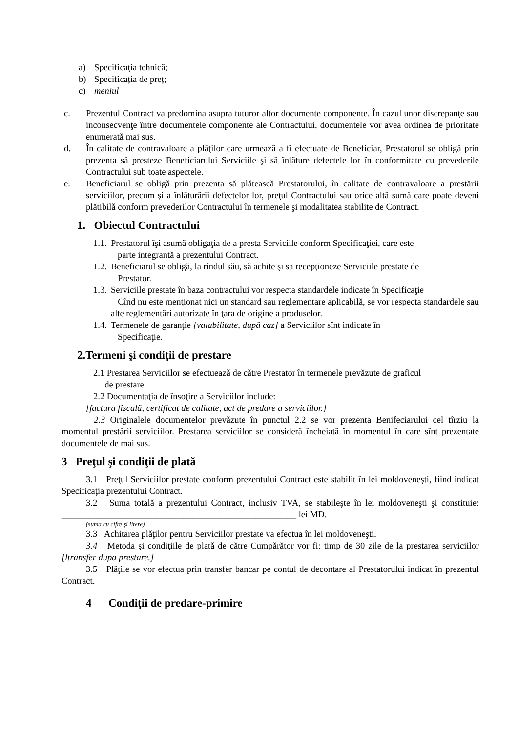a) Specificaţia tehnică;
b) Specificația de preț;
c) meniul
c. Prezentul Contract va predomina asupra tuturor altor documente componente. În cazul unor discrepanţe sau inconsecvenţe între documentele componente ale Contractului, documentele vor avea ordinea de prioritate enumerată mai sus.
d. În calitate de contravaloare a plăţilor care urmează a fi efectuate de Beneficiar, Prestatorul se obligă prin prezenta să presteze Beneficiarului Serviciile şi să înlăture defectele lor în conformitate cu prevederile Contractului sub toate aspectele.
e. Beneficiarul se obligă prin prezenta să plătească Prestatorului, în calitate de contravaloare a prestării serviciilor, precum şi a înlăturării defectelor lor, preţul Contractului sau orice altă sumă care poate deveni plătibilă conform prevederilor Contractului în termenele şi modalitatea stabilite de Contract.
1. Obiectul Contractului
1.1.
Prestatorul îşi asumă obligaţia de a presta Serviciile conform Specificaţiei, care este
parte integrantă a prezentului Contract.
1.2.
Beneficiarul se obligă, la rîndul său, să achite şi să recepţioneze Serviciile prestate de
Prestator.
1.3.
Serviciile prestate în baza contractului vor respecta standardele indicate în Specificaţie
Cînd nu este menţionat nici un standard sau reglementare aplicabilă, se vor respecta standardele sau alte reglementări autorizate în ţara de origine a produselor.
1.4.
Termenele de garanţie [valabilitate, după caz] a Serviciilor sînt indicate în
Specificaţie.
2.Termeni şi condiţii de prestare
2.1 Prestarea Serviciilor se efectuează de către Prestator în termenele prevăzute de graficul
de prestare.
2.2 Documentaţia de însoţire a Serviciilor include:
[factura fiscală, certificat de calitate, act de predare a serviciilor.]
2.3 Originalele documentelor prevăzute în punctul 2.2 se vor prezenta Benifeciarului cel tîrziu la momentul prestării serviciilor. Prestarea serviciilor se consideră încheiată în momentul în care sînt prezentate documentele de mai sus.
3 Preţul şi condiţii de plată
3.1 Preţul Serviciilor prestate conform prezentului Contract este stabilit în lei moldoveneşti, fiind indicat Specificaţia prezentului Contract.
3.2 Suma totală a prezentului Contract, inclusiv TVA, se stabileşte în lei moldoveneşti şi constituie: ____________________________________________________ lei MD.
(suma cu cifre şi litere)
3.3 Achitarea plăţilor pentru Serviciilor prestate va efectua în lei moldoveneşti.
3.4 Metoda şi condiţiile de plată de către Cumpărător vor fi: timp de 30 zile de la prestarea serviciilor [ltransfer dupa prestare.]
3.5 Plăţile se vor efectua prin transfer bancar pe contul de decontare al Prestatorului indicat în prezentul Contract.
4 Condiţii de predare-primire